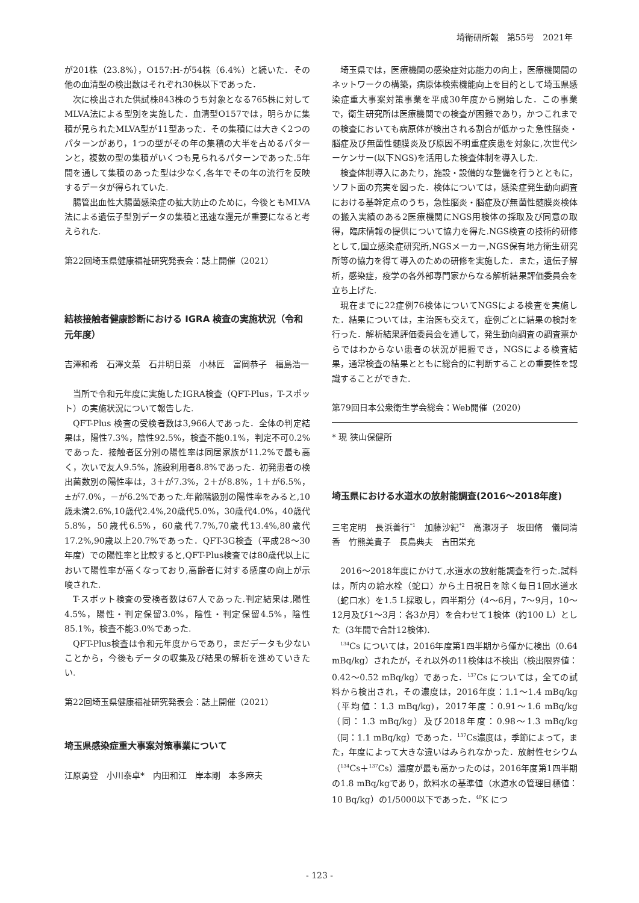埼衛研所報　第55号　2021年
が201株（23.8%），O157:H-が54株（6.4%）と続いた．その他の血清型の検出数はそれぞれ30株以下であった．
次に検出された供試株843株のうち対象となる765株に対してMLVA法による型別を実施した．血清型O157では，明らかに集積が見られたMLVA型が11型あった．その集積には大きく2つのパターンがあり，1つの型がその年の集積の大半を占めるパターンと，複数の型の集積がいくつも見られるパターンであった.5年間を通して集積のあった型は少なく,各年でその年の流行を反映するデータが得られていた.
腸管出血性大腸菌感染症の拡大防止のために，今後ともMLVA法による遺伝子型別データの集積と迅速な還元が重要になると考えられた.
第22回埼玉県健康福祉研究発表会：誌上開催（2021）
結核接触者健康診断における IGRA 検査の実施状況（令和元年度）
吉澤和希　石澤文菜　石井明日菜　小林匠　富岡恭子　福島浩一
当所で令和元年度に実施したIGRA検査（QFT-Plus，T-スポット）の実施状況について報告した.
QFT-Plus 検査の受検者数は3,966人であった．全体の判定結果は，陽性7.3%，陰性92.5%，検査不能0.1%，判定不可0.2%であった．接触者区分別の陽性率は同居家族が11.2%で最も高く，次いで友人9.5%，施設利用者8.8%であった．初発患者の検出菌数別の陽性率は，3＋が7.3%，2＋が8.8%，1＋が6.5%，±が7.0%，－が6.2%であった.年齢階級別の陽性率をみると,10歳未満2.6%,10歳代2.4%,20歳代5.0%，30歳代4.0%，40歳代5.8%，50歳代6.5%，60歳代7.7%,70歳代13.4%,80歳代17.2%,90歳以上20.7%であった．QFT-3G検査（平成28～30年度）での陽性率と比較すると,QFT-Plus検査では80歳代以上において陽性率が高くなっており,高齢者に対する感度の向上が示唆された.
T-スポット検査の受検者数は67人であった.判定結果は,陽性4.5%，陽性・判定保留3.0%，陰性・判定保留4.5%，陰性85.1%，検査不能3.0%であった.
QFT-Plus検査は令和元年度からであり，まだデータも少ないことから，今後もデータの収集及び結果の解析を進めていきたい.
第22回埼玉県健康福祉研究発表会：誌上開催（2021）
埼玉県感染症重大事案対策事業について
江原勇登　小川泰卓*　内田和江　岸本剛　本多麻夫
埼玉県では，医療機関の感染症対応能力の向上，医療機関間のネットワークの構築，病原体検索機能向上を目的として埼玉県感染症重大事案対策事業を平成30年度から開始した．この事業で，衛生研究所は医療機関での検査が困難であり，かつこれまでの検査においても病原体が検出される割合が低かった急性脳炎・脳症及び無菌性髄膜炎及び原因不明重症疾患を対象に,次世代シーケンサー(以下NGS)を活用した検査体制を導入した.
検査体制導入にあたり，施設・設備的な整備を行うとともに，ソフト面の充実を図った．検体については，感染症発生動向調査における基幹定点のうち，急性脳炎・脳症及び無菌性髄膜炎検体の搬入実績のある2医療機関にNGS用検体の採取及び同意の取得，臨床情報の提供について協力を得た.NGS検査の技術的研修として,国立感染症研究所,NGSメーカー,NGS保有地方衛生研究所等の協力を得て導入のための研修を実施した．また，遺伝子解析，感染症，疫学の各外部専門家からなる解析結果評価委員会を立ち上げた.
現在までに22症例76検体についてNGSによる検査を実施した．結果については，主治医も交えて，症例ごとに結果の検討を行った．解析結果評価委員会を通して，発生動向調査の調査票からではわからない患者の状況が把握でき，NGSによる検査結果，通常検査の結果とともに総合的に判断することの重要性を認識することができた.
第79回日本公衆衛生学会総会：Web開催（2020）
* 現 狭山保健所
埼玉県における水道水の放射能調査(2016～2018年度)
三宅定明　長浜善行<sup>*1</sup>　加藤沙紀<sup>*2</sup>　高瀬冴子　坂田脩　儀同清香　竹熊美貴子　長島典夫　吉田栄充
2016～2018年度にかけて,水道水の放射能調査を行った.試料は，所内の給水栓（蛇口）から土日祝日を除く毎日1回水道水（蛇口水）を1.5 L採取し，四半期分（4～6月，7～9月，10～12月及び1～3月：各3か月）を合わせて1検体（約100 L）とした（3年間で合計12検体).
<sup>134</sup>Cs については，2016年度第1四半期から僅かに検出（0.64 mBq/kg）されたが，それ以外の11検体は不検出（検出限界値：0.42～0.52 mBq/kg）であった．<sup>137</sup>Cs については，全ての試料から検出され，その濃度は，2016年度：1.1～1.4 mBq/kg（平均値：1.3 mBq/kg)，2017年度：0.91～1.6 mBq/kg（同：1.3 mBq/kg）及び2018年度：0.98～1.3 mBq/kg（同：1.1 mBq/kg）であった．<sup>137</sup>Cs濃度は，季節によって，また，年度によって大きな違いはみられなかった．放射性セシウム（<sup>134</sup>Cs＋<sup>137</sup>Cs）濃度が最も高かったのは，2016年度第1四半期の1.8 mBq/kgであり，飲料水の基準値（水道水の管理目標値：10 Bq/kg）の1/5000以下であった．<sup>40</sup>K につ
- 123 -